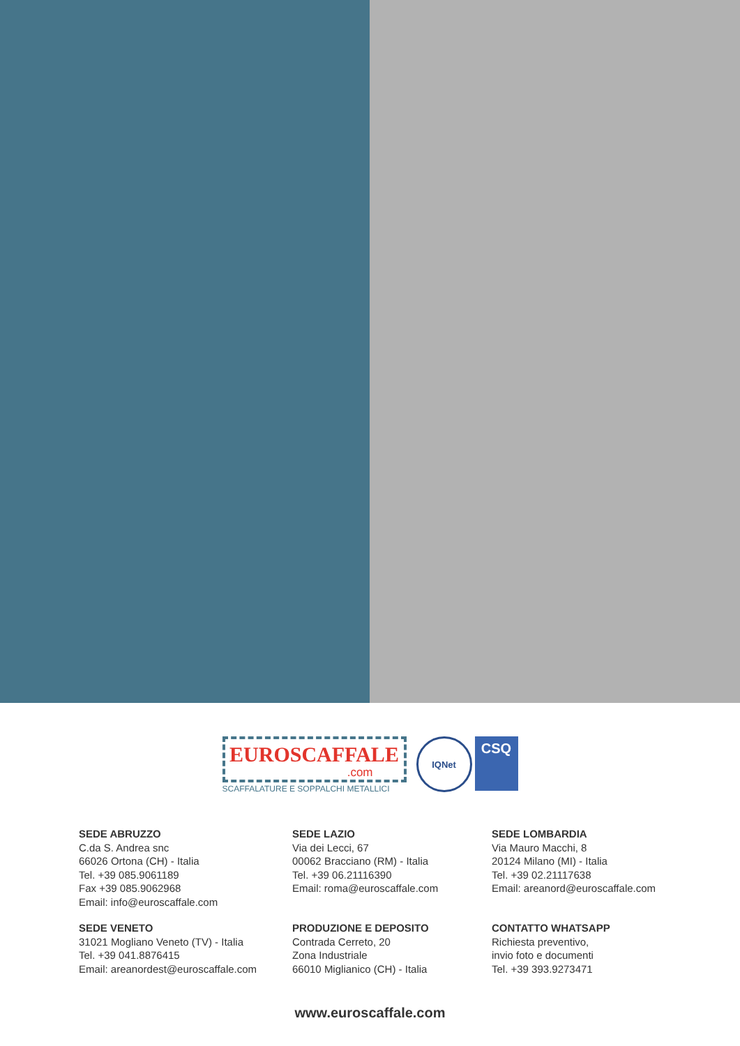EUROSCAFFALE
.com
SCAFFALATURE E SOPPALCHI METALLICI
IQNet
CSQ
SEDE ABRUZZO
C.da S. Andrea snc
66026 Ortona (CH) - Italia
Tel. +39 085.9061189
Fax +39 085.9062968
Email: info@euroscaffale.com
SEDE LAZIO
Via dei Lecci, 67
00062 Bracciano (RM) - Italia
Tel. +39 06.21116390
Email: roma@euroscaffale.com
SEDE LOMBARDIA
Via Mauro Macchi, 8
20124 Milano (MI) - Italia
Tel. +39 02.21117638
Email: areanord@euroscaffale.com
SEDE VENETO
31021 Mogliano Veneto (TV) - Italia
Tel. +39 041.8876415
Email: areanordest@euroscaffale.com
PRODUZIONE E DEPOSITO
Contrada Cerreto, 20
Zona Industriale
66010 Miglianico (CH) - Italia
CONTATTO WHATSAPP
Richiesta preventivo,
invio foto e documenti
Tel. +39 393.9273471
www.euroscaffale.com